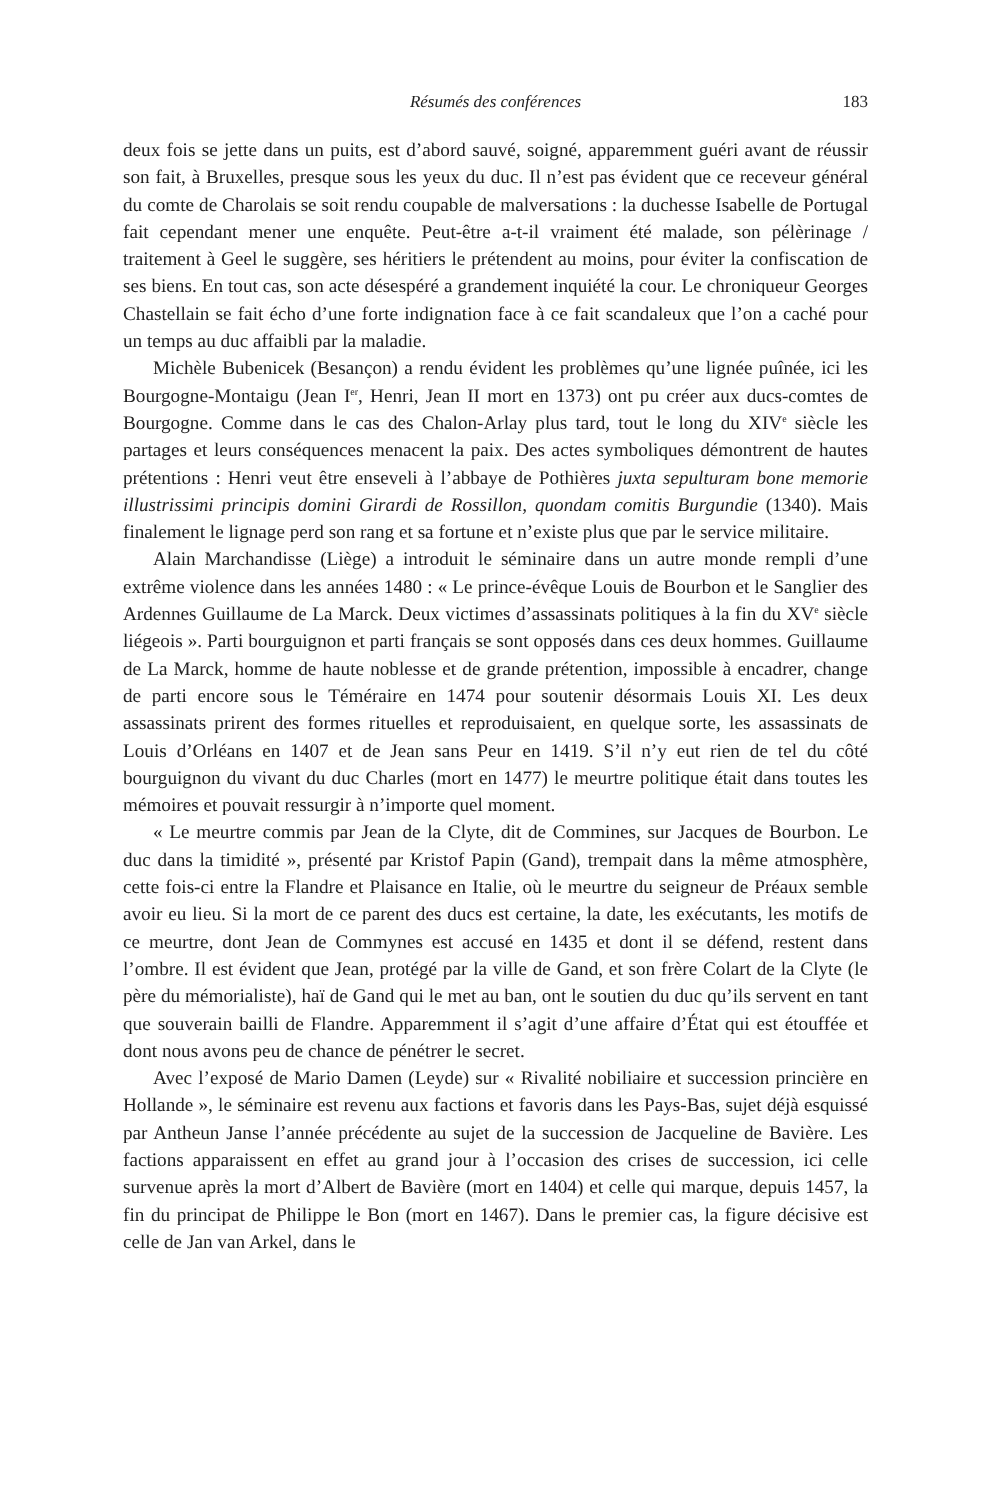Résumés des conférences
183
deux fois se jette dans un puits, est d’abord sauvé, soigné, apparemment guéri avant de réussir son fait, à Bruxelles, presque sous les yeux du duc. Il n’est pas évident que ce receveur général du comte de Charolais se soit rendu coupable de malversations : la duchesse Isabelle de Portugal fait cependant mener une enquête. Peut-être a-t-il vraiment été malade, son pélèrinage / traitement à Geel le suggère, ses héritiers le prétendent au moins, pour éviter la confiscation de ses biens. En tout cas, son acte désespéré a grandement inquiété la cour. Le chroniqueur Georges Chastellain se fait écho d’une forte indignation face à ce fait scandaleux que l’on a caché pour un temps au duc affaibli par la maladie.
Michèle Bubenicek (Besançon) a rendu évident les problèmes qu’une lignée puînée, ici les Bourgogne-Montaigu (Jean I<sup>er</sup>, Henri, Jean II mort en 1373) ont pu créer aux ducs-comtes de Bourgogne. Comme dans le cas des Chalon-Arlay plus tard, tout le long du XIV<sup>e</sup> siècle les partages et leurs conséquences menacent la paix. Des actes symboliques démontrent de hautes prétentions : Henri veut être enseveli à l’abbaye de Pothières juxta sepulturam bone memorie illustrissimi principis domini Girardi de Rossillon, quondam comitis Burgundie (1340). Mais finalement le lignage perd son rang et sa fortune et n’existe plus que par le service militaire.
Alain Marchandisse (Liège) a introduit le séminaire dans un autre monde rempli d’une extrême violence dans les années 1480 : « Le prince-évêque Louis de Bourbon et le Sanglier des Ardennes Guillaume de La Marck. Deux victimes d’assassinats politiques à la fin du XV<sup>e</sup> siècle liégeois ». Parti bourguignon et parti français se sont opposés dans ces deux hommes. Guillaume de La Marck, homme de haute noblesse et de grande prétention, impossible à encadrer, change de parti encore sous le Téméraire en 1474 pour soutenir désormais Louis XI. Les deux assassinats prirent des formes rituelles et reproduisaient, en quelque sorte, les assassinats de Louis d’Orléans en 1407 et de Jean sans Peur en 1419. S’il n’y eut rien de tel du côté bourguignon du vivant du duc Charles (mort en 1477) le meurtre politique était dans toutes les mémoires et pouvait ressurgir à n’importe quel moment.
« Le meurtre commis par Jean de la Clyte, dit de Commines, sur Jacques de Bourbon. Le duc dans la timidité », présenté par Kristof Papin (Gand), trempait dans la même atmosphère, cette fois-ci entre la Flandre et Plaisance en Italie, où le meurtre du seigneur de Préaux semble avoir eu lieu. Si la mort de ce parent des ducs est certaine, la date, les exécutants, les motifs de ce meurtre, dont Jean de Commynes est accusé en 1435 et dont il se défend, restent dans l’ombre. Il est évident que Jean, protégé par la ville de Gand, et son frère Colart de la Clyte (le père du mémorialiste), haï de Gand qui le met au ban, ont le soutien du duc qu’ils servent en tant que souverain bailli de Flandre. Apparemment il s’agit d’une affaire d’État qui est étouffée et dont nous avons peu de chance de pénétrer le secret.
Avec l’exposé de Mario Damen (Leyde) sur « Rivalité nobiliaire et succession princière en Hollande », le séminaire est revenu aux factions et favoris dans les Pays-Bas, sujet déjà esquissé par Antheun Janse l’année précédente au sujet de la succession de Jacqueline de Bavière. Les factions apparaissent en effet au grand jour à l’occasion des crises de succession, ici celle survenue après la mort d’Albert de Bavière (mort en 1404) et celle qui marque, depuis 1457, la fin du principat de Philippe le Bon (mort en 1467). Dans le premier cas, la figure décisive est celle de Jan van Arkel, dans le